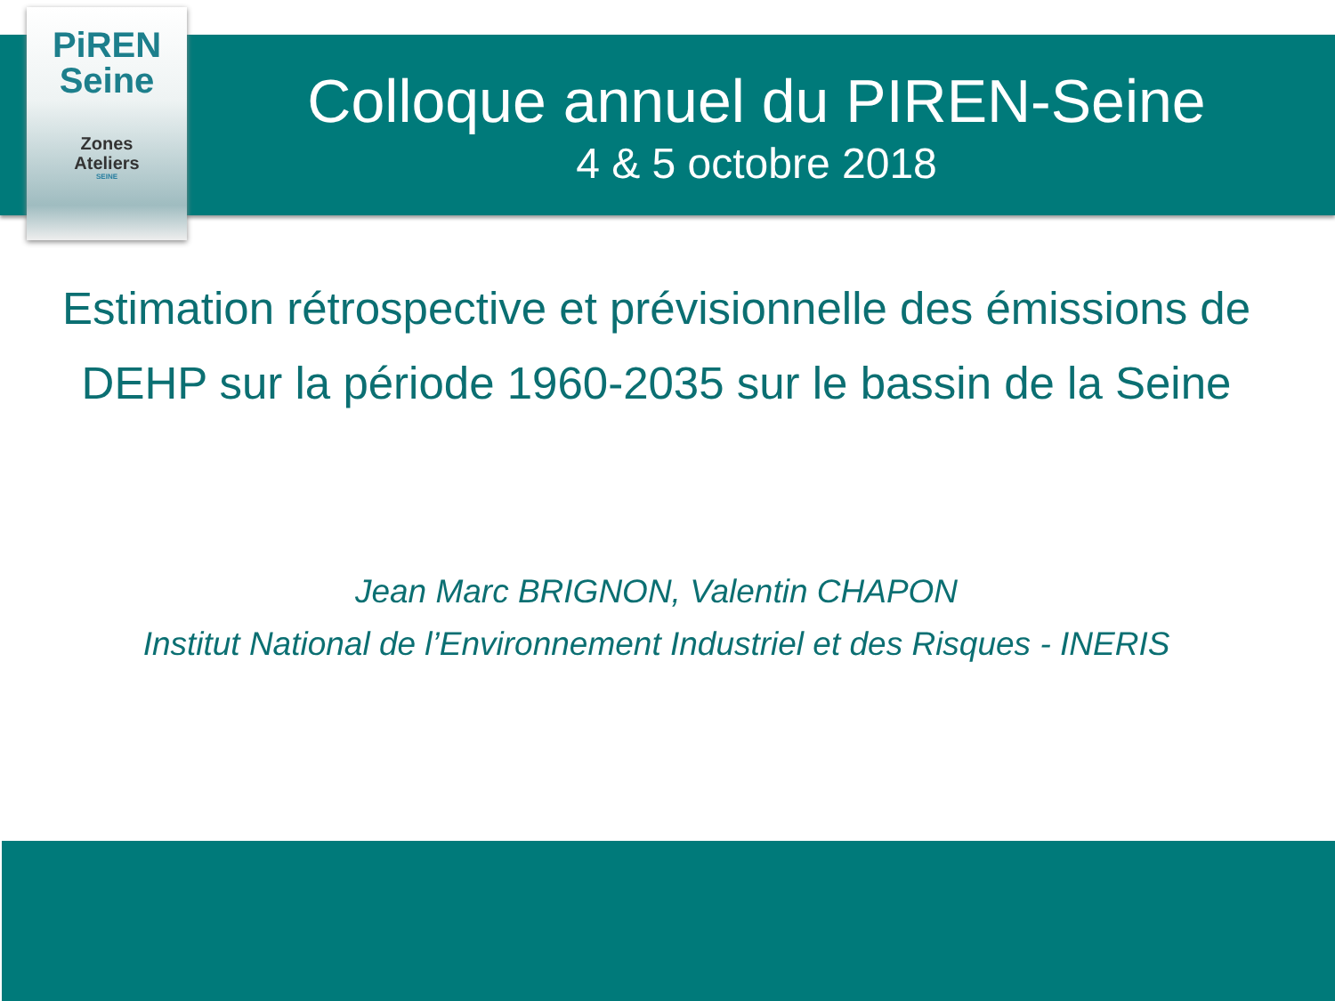PiREN
Seine
Zones
Ateliers
SEINE
Colloque annuel du PIREN-Seine
4 & 5 octobre 2018
Estimation rétrospective et prévisionnelle des émissions de DEHP sur la période 1960-2035 sur le bassin de la Seine
Jean Marc BRIGNON, Valentin CHAPON
Institut National de l’Environnement Industriel et des Risques - INERIS